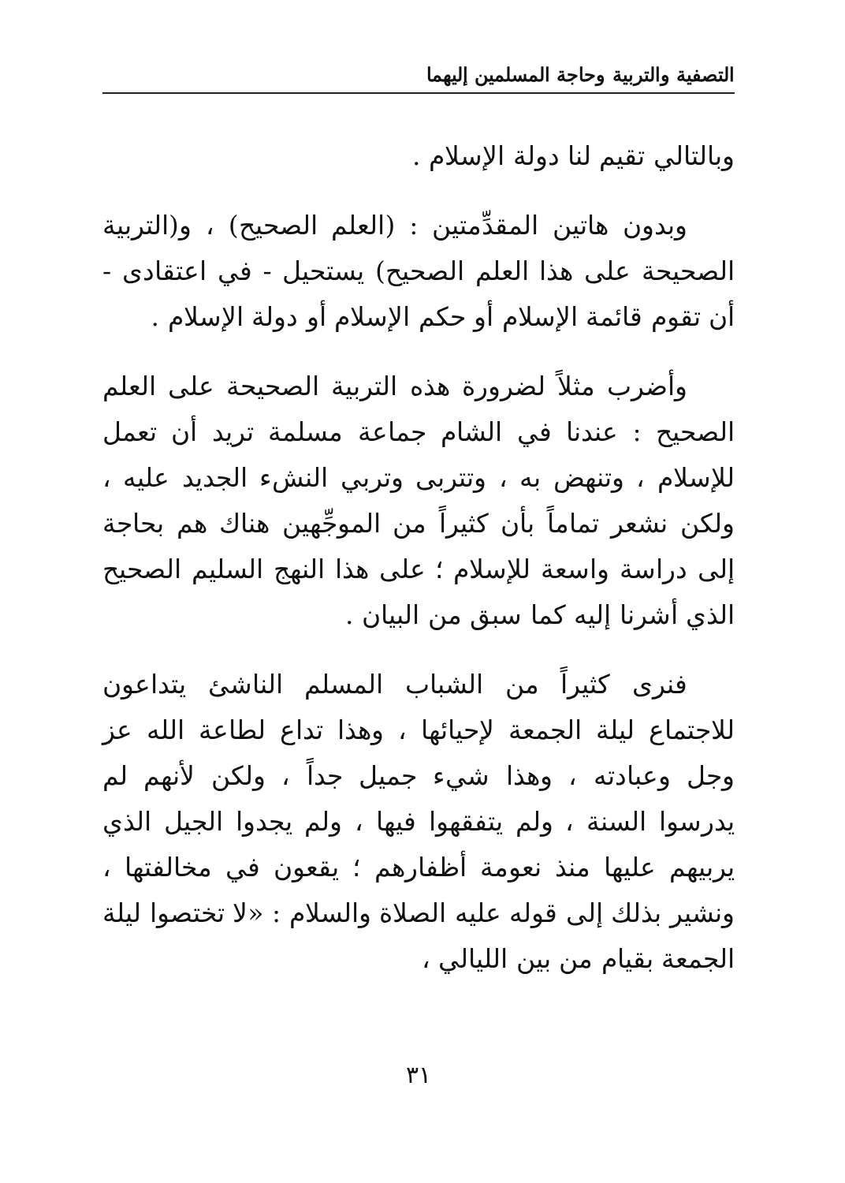التصفية والتربية وحاجة المسلمين إليهما
وبالتالي تقيم لنا دولة الإسلام .
وبدون هاتين المقدِّمتين : (العلم الصحيح) ، و(التربية الصحيحة على هذا العلم الصحيح) يستحيل - في اعتقادى - أن تقوم قائمة الإسلام أو حكم الإسلام أو دولة الإسلام .
وأضرب مثلاً لضرورة هذه التربية الصحيحة على العلم الصحيح : عندنا في الشام جماعة مسلمة تريد أن تعمل للإسلام ، وتنهض به ، وتتربى وتربي النشء الجديد عليه ، ولكن نشعر تماماً بأن كثيراً من الموجِّهين هناك هم بحاجة إلى دراسة واسعة للإسلام ؛ على هذا النهج السليم الصحيح الذي أشرنا إليه كما سبق من البيان .
فنرى كثيراً من الشباب المسلم الناشئ يتداعون للاجتماع ليلة الجمعة لإحيائها ، وهذا تداع لطاعة الله عز وجل وعبادته ، وهذا شيء جميل جداً ، ولكن لأنهم لم يدرسوا السنة ، ولم يتفقهوا فيها ، ولم يجدوا الجيل الذي يربيهم عليها منذ نعومة أظفارهم ؛ يقعون في مخالفتها ، ونشير بذلك إلى قوله عليه الصلاة والسلام : «لا تختصوا ليلة الجمعة بقيام من بين الليالي ،
٣١